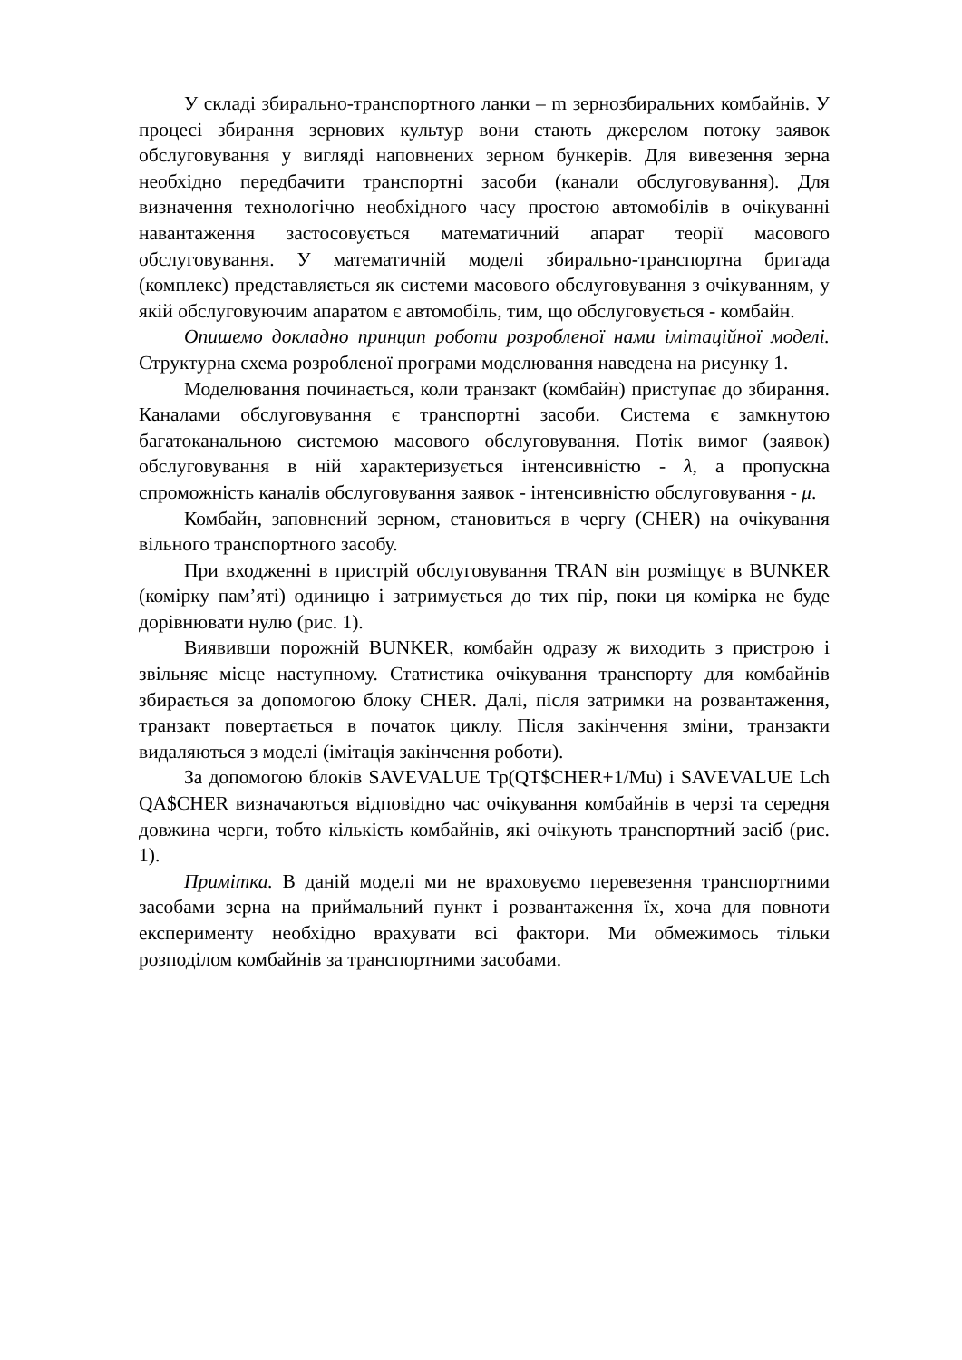У складі збирально-транспортного ланки – m зернозбиральних комбайнів. У процесі збирання зернових культур вони стають джерелом потоку заявок обслуговування у вигляді наповнених зерном бункерів. Для вивезення зерна необхідно передбачити транспортні засоби (канали обслуговування). Для визначення технологічно необхідного часу простою автомобілів в очікуванні навантаження застосовується математичний апарат теорії масового обслуговування. У математичній моделі збирально-транспортна бригада (комплекс) представляється як системи масового обслуговування з очікуванням, у якій обслуговуючим апаратом є автомобіль, тим, що обслуговується - комбайн.
Опишемо докладно принцип роботи розробленої нами імітаційної моделі. Структурна схема розробленої програми моделювання наведена на рисунку 1.
Моделювання починається, коли транзакт (комбайн) приступає до збирання. Каналами обслуговування є транспортні засоби. Система є замкнутою багатоканальною системою масового обслуговування. Потік вимог (заявок) обслуговування в ній характеризується інтенсивністю - λ, а пропускна спроможність каналів обслуговування заявок - інтенсивністю обслуговування - μ.
Комбайн, заповнений зерном, становиться в чергу (CHER) на очікування вільного транспортного засобу.
При входженні в пристрій обслуговування TRAN він розміщує в BUNKER (комірку пам’яті) одиницю і затримується до тих пір, поки ця комірка не буде дорівнювати нулю (рис. 1).
Виявивши порожній BUNKER, комбайн одразу ж виходить з пристрою і звільняє місце наступному. Статистика очікування транспорту для комбайнів збирається за допомогою блоку CHER. Далі, після затримки на розвантаження, транзакт повертається в початок циклу. Після закінчення зміни, транзакти видаляються з моделі (імітація закінчення роботи).
За допомогою блоків SAVEVALUE Tp(QT$CHER+1/Mu) і SAVEVALUE Lch QA$CHER визначаються відповідно час очікування комбайнів в черзі та середня довжина черги, тобто кількість комбайнів, які очікують транспортний засіб (рис. 1).
Примітка. В даній моделі ми не враховуємо перевезення транспортними засобами зерна на приймальний пункт і розвантаження їх, хоча для повноти експерименту необхідно врахувати всі фактори. Ми обмежимось тільки розподілом комбайнів за транспортними засобами.